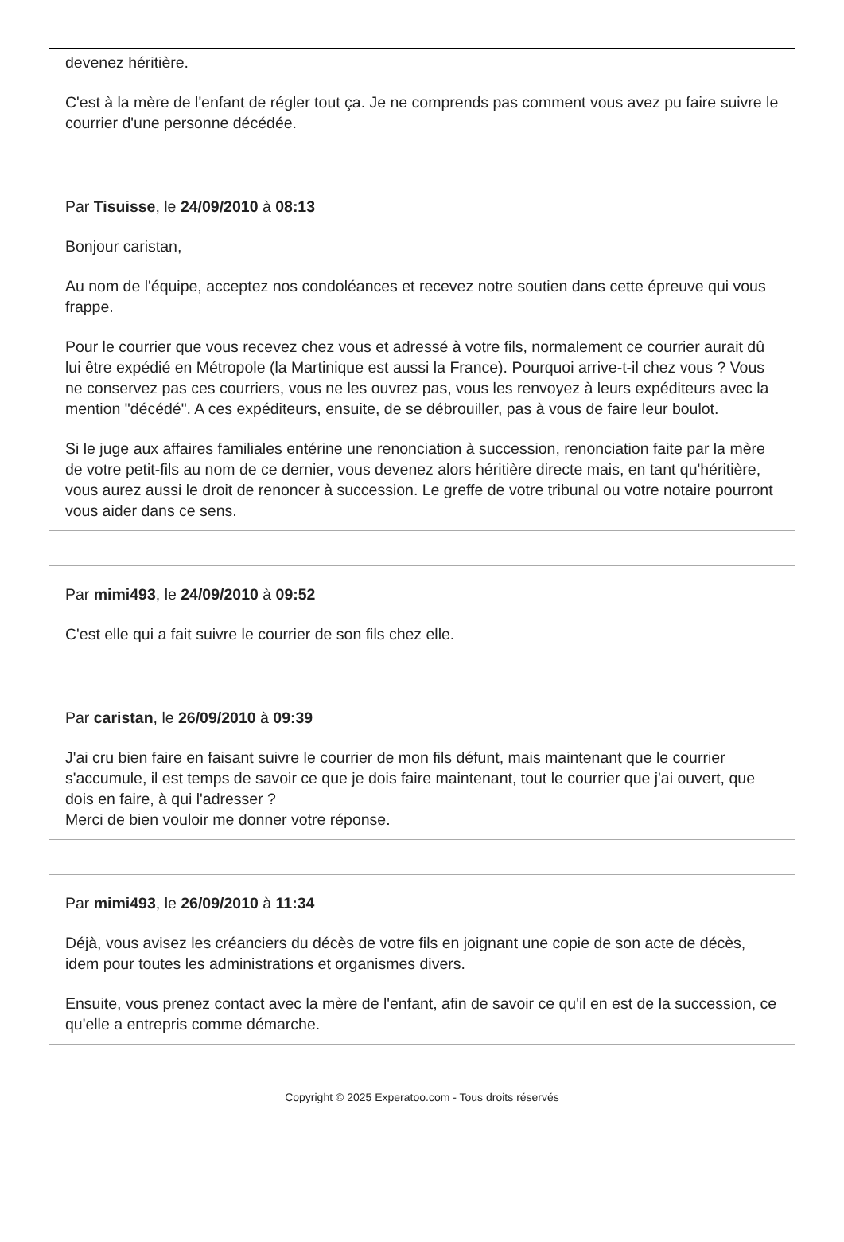devenez héritière.
C'est à la mère de l'enfant de régler tout ça. Je ne comprends pas comment vous avez pu faire suivre le courrier d'une personne décédée.
Par Tisuisse, le 24/09/2010 à 08:13
Bonjour caristan,
Au nom de l'équipe, acceptez nos condoléances et recevez notre soutien dans cette épreuve qui vous frappe.
Pour le courrier que vous recevez chez vous et adressé à votre fils, normalement ce courrier aurait dû lui être expédié en Métropole (la Martinique est aussi la France). Pourquoi arrive-t-il chez vous ? Vous ne conservez pas ces courriers, vous ne les ouvrez pas, vous les renvoyez à leurs expéditeurs avec la mention "décédé". A ces expéditeurs, ensuite, de se débrouiller, pas à vous de faire leur boulot.
Si le juge aux affaires familiales entérine une renonciation à succession, renonciation faite par la mère de votre petit-fils au nom de ce dernier, vous devenez alors héritière directe mais, en tant qu'héritière, vous aurez aussi le droit de renoncer à succession. Le greffe de votre tribunal ou votre notaire pourront vous aider dans ce sens.
Par mimi493, le 24/09/2010 à 09:52
C'est elle qui a fait suivre le courrier de son fils chez elle.
Par caristan, le 26/09/2010 à 09:39
J'ai cru bien faire en faisant suivre le courrier de mon fils défunt, mais maintenant que le courrier s'accumule, il est temps de savoir ce que je dois faire maintenant, tout le courrier que j'ai ouvert, que dois en faire, à qui l'adresser ?
Merci de bien vouloir me donner votre réponse.
Par mimi493, le 26/09/2010 à 11:34
Déjà, vous avisez les créanciers du décès de votre fils en joignant une copie de son acte de décès, idem pour toutes les administrations et organismes divers.
Ensuite, vous prenez contact avec la mère de l'enfant, afin de savoir ce qu'il en est de la succession, ce qu'elle a entrepris comme démarche.
Copyright © 2025 Experatoo.com - Tous droits réservés